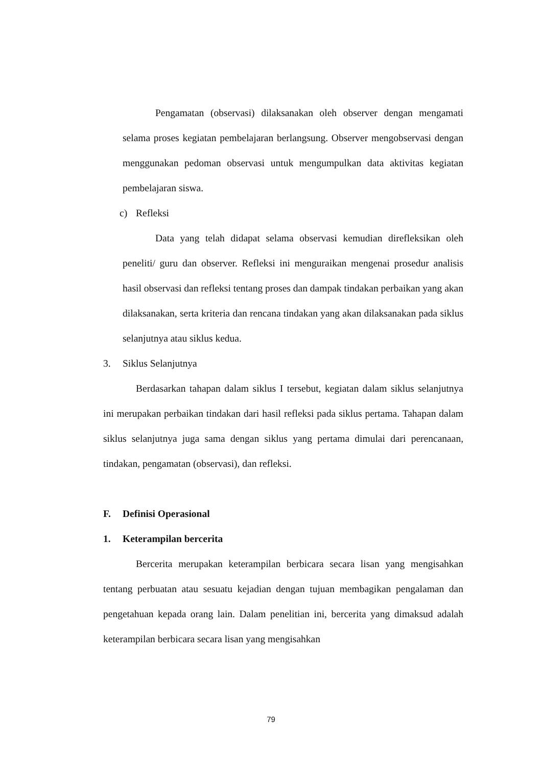Pengamatan (observasi) dilaksanakan oleh observer dengan mengamati selama proses kegiatan pembelajaran berlangsung. Observer mengobservasi dengan menggunakan pedoman observasi untuk mengumpulkan data aktivitas kegiatan pembelajaran siswa.
c) Refleksi
Data yang telah didapat selama observasi kemudian direfleksikan oleh peneliti/ guru dan observer. Refleksi ini menguraikan mengenai prosedur analisis hasil observasi dan refleksi tentang proses dan dampak tindakan perbaikan yang akan dilaksanakan, serta kriteria dan rencana tindakan yang akan dilaksanakan pada siklus selanjutnya atau siklus kedua.
3. Siklus Selanjutnya
Berdasarkan tahapan dalam siklus I tersebut, kegiatan dalam siklus selanjutnya ini merupakan perbaikan tindakan dari hasil refleksi pada siklus pertama. Tahapan dalam siklus selanjutnya juga sama dengan siklus yang pertama dimulai dari perencanaan, tindakan, pengamatan (observasi), dan refleksi.
F. Definisi Operasional
1. Keterampilan bercerita
Bercerita merupakan keterampilan berbicara secara lisan yang mengisahkan tentang perbuatan atau sesuatu kejadian dengan tujuan membagikan pengalaman dan pengetahuan kepada orang lain. Dalam penelitian ini, bercerita yang dimaksud adalah keterampilan berbicara secara lisan yang mengisahkan
79